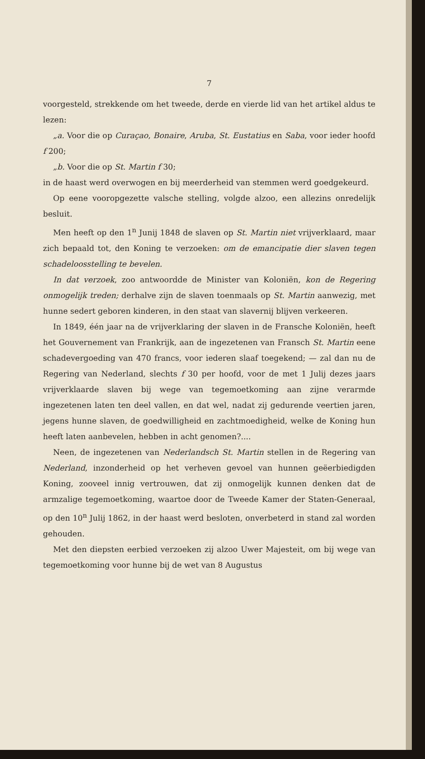7
voorgesteld, strekkende om het tweede, derde en vierde lid van het artikel aldus te lezen:
„a. Voor die op Curaçao, Bonaire, Aruba, St. Eustatius en Saba, voor ieder hoofd f 200;
„b. Voor die op St. Martin f 30;
in de haast werd overwogen en bij meerderheid van stemmen werd goedgekeurd.
Op eene vooropgezette valsche stelling, volgde alzoo, een allezins onredelijk besluit.
Men heeft op den 1<sup>n</sup> Junij 1848 de slaven op St. Martin niet vrijverklaard, maar zich bepaald tot, den Koning te verzoeken: om de emancipatie dier slaven tegen schadeloosstelling te bevelen.
In dat verzoek, zoo antwoordde de Minister van Koloniën, kon de Regering onmogelijk treden; derhalve zijn de slaven toenmaals op St. Martin aanwezig, met hunne sedert geboren kinderen, in den staat van slavernij blijven verkeeren.
In 1849, één jaar na de vrijverklaring der slaven in de Fransche Koloniën, heeft het Gouvernement van Frankrijk, aan de ingezetenen van Fransch St. Martin eene schadevergoeding van 470 francs, voor iederen slaaf toegekend; — zal dan nu de Regering van Nederland, slechts f 30 per hoofd, voor de met 1 Julij dezes jaars vrijverklaarde slaven bij wege van tegemoetkoming aan zijne verarmde ingezetenen laten ten deel vallen, en dat wel, nadat zij gedurende veertien jaren, jegens hunne slaven, de goedwilligheid en zachtmoedigheid, welke de Koning hun heeft laten aanbevelen, hebben in acht genomen?....
Neen, de ingezetenen van Nederlandsch St. Martin stellen in de Regering van Nederland, inzonderheid op het verheven gevoel van hunnen geëerbiedigden Koning, zooveel innig vertrouwen, dat zij onmogelijk kunnen denken dat de armzalige tegemoetkoming, waartoe door de Tweede Kamer der Staten-Generaal, op den 10<sup>n</sup> Julij 1862, in der haast werd besloten, onverbeterd in stand zal worden gehouden.
Met den diepsten eerbied verzoeken zij alzoo Uwer Majesteit, om bij wege van tegemoetkoming voor hunne bij de wet van 8 Augustus